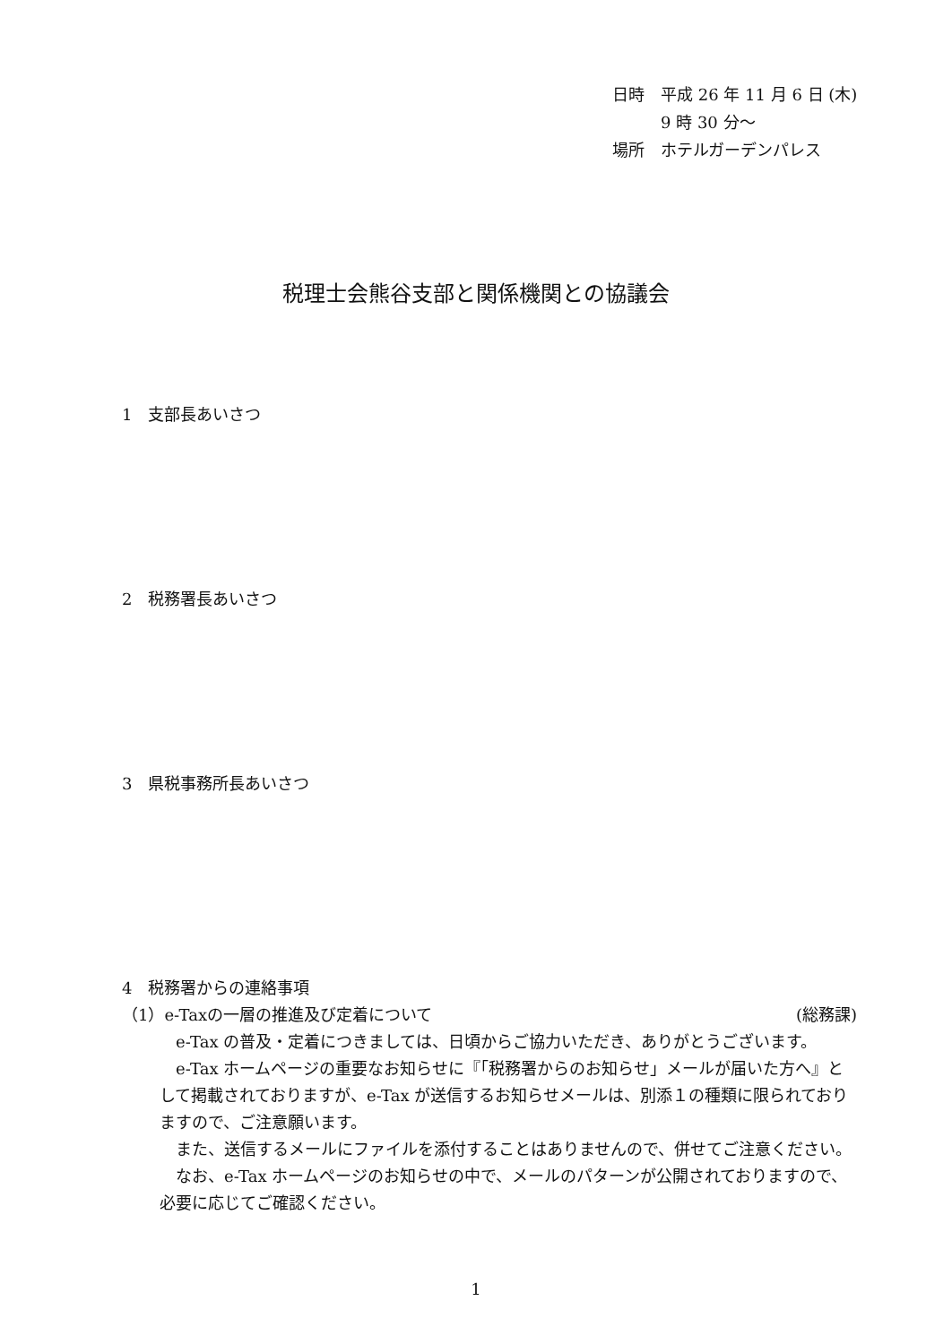日時　平成 26 年 11 月 6 日 (木)
　　　9 時 30 分～
場所　ホテルガーデンパレス
税理士会熊谷支部と関係機関との協議会
1　支部長あいさつ
2　税務署長あいさつ
3　県税事務所長あいさつ
4　税務署からの連絡事項
（1）e-Taxの一層の推進及び定着について (総務課)
　e-Tax の普及・定着につきましては、日頃からご協力いただき、ありがとうございます。
　e-Tax ホームページの重要なお知らせに『「税務署からのお知らせ」メールが届いた方へ』として掲載されておりますが、e-Tax が送信するお知らせメールは、別添１の種類に限られておりますので、ご注意願います。
　また、送信するメールにファイルを添付することはありませんので、併せてご注意ください。
　なお、e-Tax ホームページのお知らせの中で、メールのパターンが公開されておりますので、必要に応じてご確認ください。
1